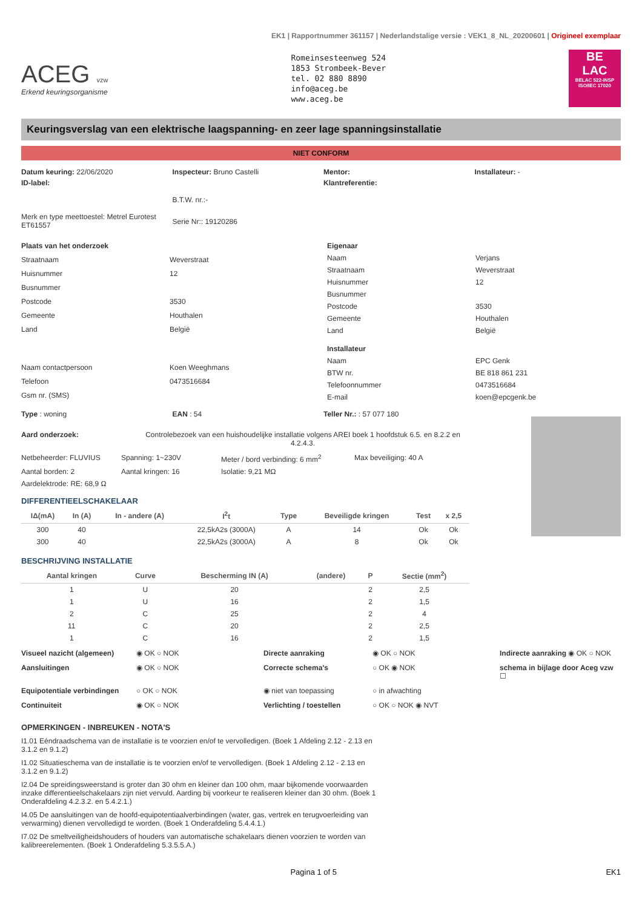EK1 | Rapportnummer 361157 | Nederlandstalige versie : VEK1_8_NL_20200601 | Origineel exemplaar
ACEG vzw
Erkend keuringsorganisme
Romeinsesteenweg 524
1853 Strombeek-Bever
tel. 02 880 8890
info@aceg.be
www.aceg.be
BE
LAC
BELAC 522-INSP ISO/IEC 17020
Keuringsverslag van een elektrische laagspanning- en zeer lage spanningsinstallatie
NIET CONFORM
Datum keuring: 22/06/2020
Inspecteur: Bruno Castelli
Mentor:
Installateur: -
ID-label:
Klantreferentie:
B.T.W. nr.:-
Merk en type meettoestel: Metrel Eurotest ET61557
Serie Nr:: 19120286
Plaats van het onderzoek Straatnaam Weverstraat Huisnummer 12 Busnummer Postcode 3530 Gemeente Houthalen Land België Naam contactpersoon Koen Weeghmans Telefoon 0473516684 Gsm nr. (SMS)
Eigenaar Naam Verjans Straatnaam Weverstraat Huisnummer 12 Busnummer Postcode 3530 Gemeente Houthalen Land België Installateur Naam EPC Genk BTW nr. BE 818 861 231 Telefoonnummer 0473516684 E-mail koen@epcgenk.be
Type : woning
EAN : 54
Teller Nr.: : 57 077 180
Aard onderzoek: Controlebezoek van een huishoudelijke installatie volgens AREI boek 1 hoofdstuk 6.5. en 8.2.2 en 4.2.4.3.
Netbeheerder: FLUVIUS Spanning: 1~230V Meter / bord verbinding: 6 mm<sup>2</sup> Max beveiliging: 40 A Aantal borden: 2 Aantal kringen: 16 Isolatie: 9,21 MΩ Aardelektrode: RE: 68,9 Ω
DIFFERENTIEELSCHAKELAAR
| IΔ(mA) | In (A) | In - andere (A) | I<sup>2</sup>t | Type | Beveiligde kringen | Test | x 2,5 |
| --- | --- | --- | --- | --- | --- | --- | --- |
| 300 | 40 | | 22,5kA2s (3000A) | A | 14 | Ok | Ok |
| 300 | 40 | | 22,5kA2s (3000A) | A | 8 | Ok | Ok |
BESCHRIJVING INSTALLATIE
| Aantal kringen | Curve | Bescherming IN (A) | (andere) | P | Sectie (mm<sup>2</sup>) |
| --- | --- | --- | --- | --- | --- |
| 1 | U | 20 | | 2 | 2,5 |
| 1 | U | 16 | | 2 | 1,5 |
| 2 | C | 25 | | 2 | 4 |
| 11 | C | 20 | | 2 | 2,5 |
| 1 | C | 16 | | 2 | 1,5 |
Visueel nazicht (algemeen) ◉ OK ○ NOK Directe aanraking ◉ OK ○ NOK Indirecte aanraking ◉ OK ○ NOK Aansluitingen ◉ OK ○ NOK Correcte schema's ○ OK ◉ NOK schema in bijlage door Aceg vzw ☐ Equipotentiale verbindingen ○ OK ○ NOK ◉ niet van toepassing ○ in afwachting Continuiteit ◉ OK ○ NOK Verlichting / toestellen ○ OK ○ NOK ◉ NVT
OPMERKINGEN - INBREUKEN - NOTA'S
I1.01 Eéndraadschema van de installatie is te voorzien en/of te vervolledigen. (Boek 1 Afdeling 2.12 - 2.13 en 3.1.2 en 9.1.2)
I1.02 Situatieschema van de installatie is te voorzien en/of te vervolledigen. (Boek 1 Afdeling 2.12 - 2.13 en 3.1.2 en 9.1.2)
I2.04 De spreidingsweerstand is groter dan 30 ohm en kleiner dan 100 ohm, maar bijkomende voorwaarden inzake differentieelschakelaars zijn niet vervuld. Aarding bij voorkeur te realiseren kleiner dan 30 ohm. (Boek 1 Onderafdeling 4.2.3.2. en 5.4.2.1.)
I4.05 De aansluitingen van de hoofd-equipotentiaalverbindingen (water, gas, vertrek en terugvoerleiding van verwarming) dienen vervolledigd te worden. (Boek 1 Onderafdeling 5.4.4.1.)
I7.02 De smeltveiligheidshouders of houders van automatische schakelaars dienen voorzien te worden van kalibreerelementen. (Boek 1 Onderafdeling 5.3.5.5.A.)
Pagina 1 of 5 EK1